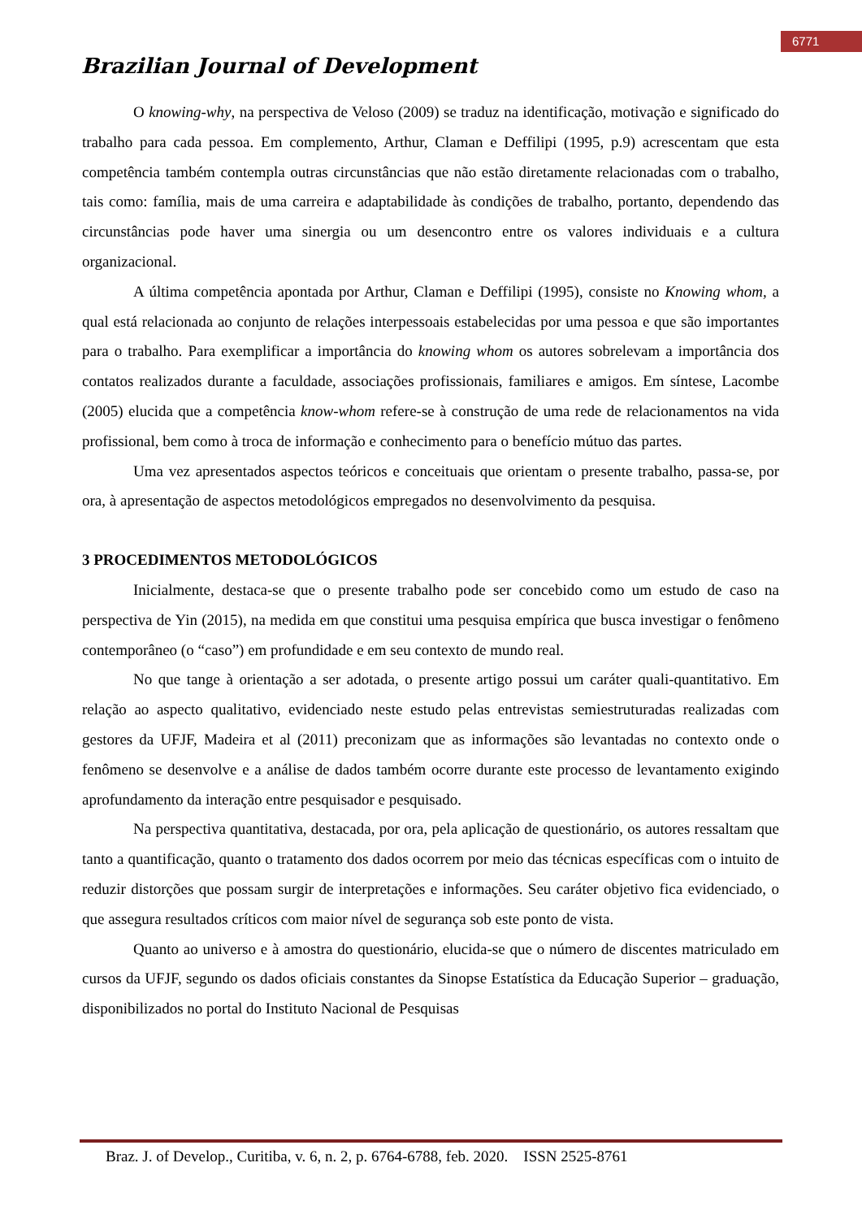6771
Brazilian Journal of Development
O knowing-why, na perspectiva de Veloso (2009) se traduz na identificação, motivação e significado do trabalho para cada pessoa. Em complemento, Arthur, Claman e Deffilipi (1995, p.9) acrescentam que esta competência também contempla outras circunstâncias que não estão diretamente relacionadas com o trabalho, tais como: família, mais de uma carreira e adaptabilidade às condições de trabalho, portanto, dependendo das circunstâncias pode haver uma sinergia ou um desencontro entre os valores individuais e a cultura organizacional.
A última competência apontada por Arthur, Claman e Deffilipi (1995), consiste no Knowing whom, a qual está relacionada ao conjunto de relações interpessoais estabelecidas por uma pessoa e que são importantes para o trabalho. Para exemplificar a importância do knowing whom os autores sobrelevam a importância dos contatos realizados durante a faculdade, associações profissionais, familiares e amigos. Em síntese, Lacombe (2005) elucida que a competência know-whom refere-se à construção de uma rede de relacionamentos na vida profissional, bem como à troca de informação e conhecimento para o benefício mútuo das partes.
Uma vez apresentados aspectos teóricos e conceituais que orientam o presente trabalho, passa-se, por ora, à apresentação de aspectos metodológicos empregados no desenvolvimento da pesquisa.
3 PROCEDIMENTOS METODOLÓGICOS
Inicialmente, destaca-se que o presente trabalho pode ser concebido como um estudo de caso na perspectiva de Yin (2015), na medida em que constitui uma pesquisa empírica que busca investigar o fenômeno contemporâneo (o “caso”) em profundidade e em seu contexto de mundo real.
No que tange à orientação a ser adotada, o presente artigo possui um caráter quali-quantitativo. Em relação ao aspecto qualitativo, evidenciado neste estudo pelas entrevistas semiestruturadas realizadas com gestores da UFJF, Madeira et al (2011) preconizam que as informações são levantadas no contexto onde o fenômeno se desenvolve e a análise de dados também ocorre durante este processo de levantamento exigindo aprofundamento da interação entre pesquisador e pesquisado.
Na perspectiva quantitativa, destacada, por ora, pela aplicação de questionário, os autores ressaltam que tanto a quantificação, quanto o tratamento dos dados ocorrem por meio das técnicas específicas com o intuito de reduzir distorções que possam surgir de interpretações e informações. Seu caráter objetivo fica evidenciado, o que assegura resultados críticos com maior nível de segurança sob este ponto de vista.
Quanto ao universo e à amostra do questionário, elucida-se que o número de discentes matriculado em cursos da UFJF, segundo os dados oficiais constantes da Sinopse Estatística da Educação Superior – graduação, disponibilizados no portal do Instituto Nacional de Pesquisas
Braz. J. of Develop., Curitiba, v. 6, n. 2, p. 6764-6788, feb. 2020. ISSN 2525-8761